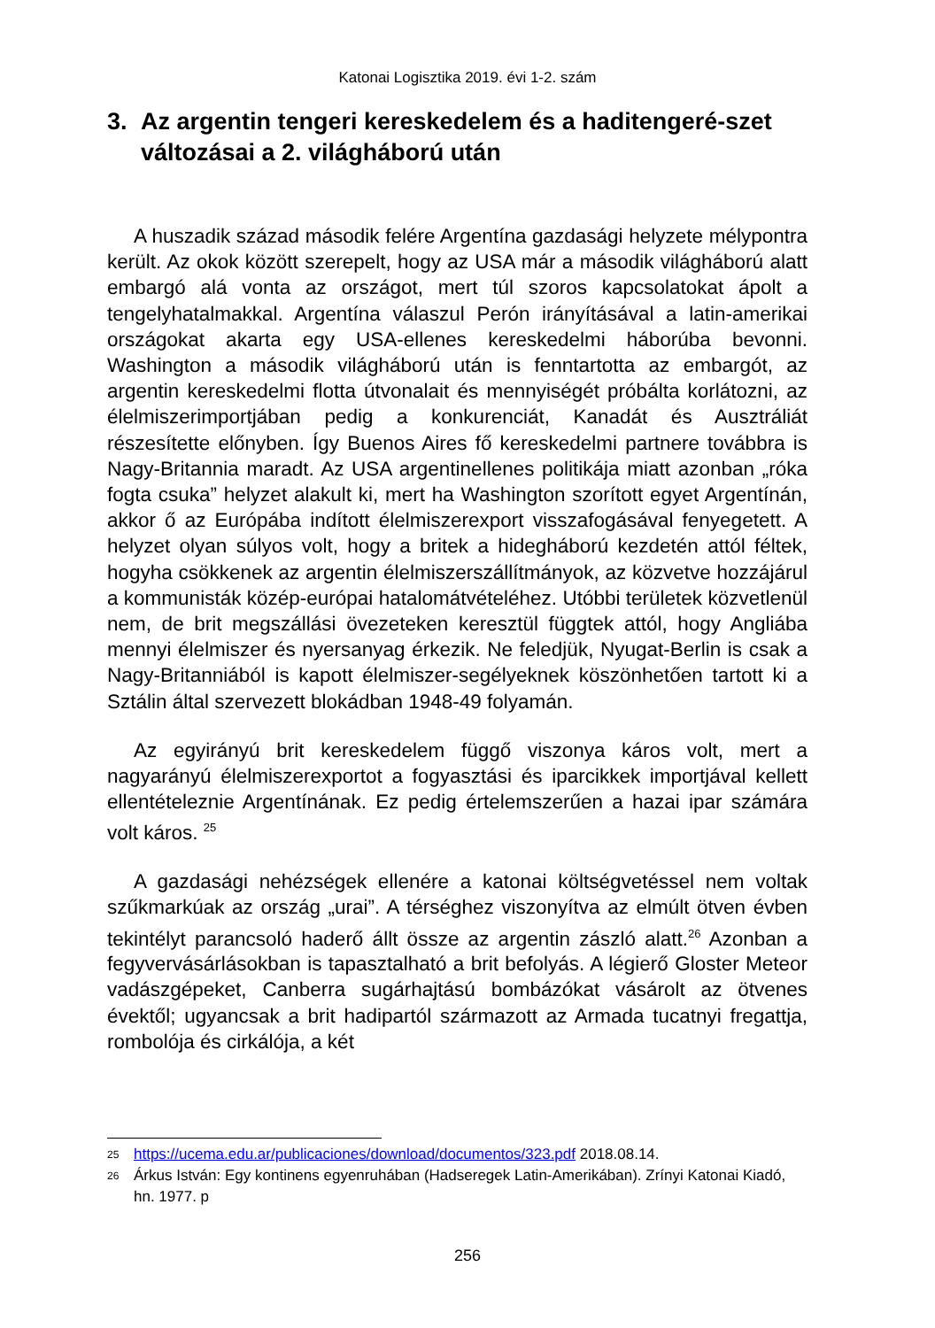Katonai Logisztika 2019. évi 1-2. szám
3. Az argentin tengeri kereskedelem és a haditengeré-szet változásai a 2. világháború után
A huszadik század második felére Argentína gazdasági helyzete mélypontra került. Az okok között szerepelt, hogy az USA már a második világháború alatt embargó alá vonta az országot, mert túl szoros kapcsolatokat ápolt a tengelyhatalmakkal. Argentína válaszul Perón irányításával a latin-amerikai országokat akarta egy USA-ellenes kereskedelmi háborúba bevonni. Washington a második világháború után is fenntartotta az embargót, az argentin kereskedelmi flotta útvonalait és mennyiségét próbálta korlátozni, az élelmiszerimportjában pedig a konkurenciát, Kanadát és Ausztráliát részesítette előnyben. Így Buenos Aires fő kereskedelmi partnere továbbra is Nagy-Britannia maradt. Az USA argentinellenes politikája miatt azonban „róka fogta csuka” helyzet alakult ki, mert ha Washington szorított egyet Argentínán, akkor ő az Európába indított élelmiszerexport visszafogásával fenyegetett. A helyzet olyan súlyos volt, hogy a britek a hidegháború kezdetén attól féltek, hogyha csökkenek az argentin élelmiszerszállítmányok, az közvetve hozzájárul a kommunisták közép-európai hatalomátvételéhez. Utóbbi területek közvetlenül nem, de brit megszállási övezeteken keresztül függtek attól, hogy Angliába mennyi élelmiszer és nyersanyag érkezik. Ne feledjük, Nyugat-Berlin is csak a Nagy-Britanniából is kapott élelmiszer-segélyeknek köszönhetően tartott ki a Sztálin által szervezett blokádban 1948-49 folyamán.
Az egyirányú brit kereskedelem függő viszonya káros volt, mert a nagyarányú élelmiszerexportot a fogyasztási és iparcikkek importjával kellett ellentételeznie Argentínának. Ez pedig értelemszerűen a hazai ipar számára volt káros. <sup>25</sup>
A gazdasági nehézségek ellenére a katonai költségvetéssel nem voltak szűkmarkúak az ország „urai”. A térséghez viszonyítva az elmúlt ötven évben tekintélyt parancsoló haderő állt össze az argentin zászló alatt.<sup>26</sup> Azonban a fegyvervásárlásokban is tapasztalható a brit befolyás. A légierő Gloster Meteor vadászgépeket, Canberra sugárhajtású bombázókat vásárolt az ötvenes évektől; ugyancsak a brit hadipartól származott az Armada tucatnyi fregattja, rombolója és cirkálója, a két
25 https://ucema.edu.ar/publicaciones/download/documentos/323.pdf 2018.08.14.
26 Árkus István: Egy kontinens egyenruhában (Hadseregek Latin-Amerikában). Zrínyi Katonai Kiadó, hn. 1977. p
256